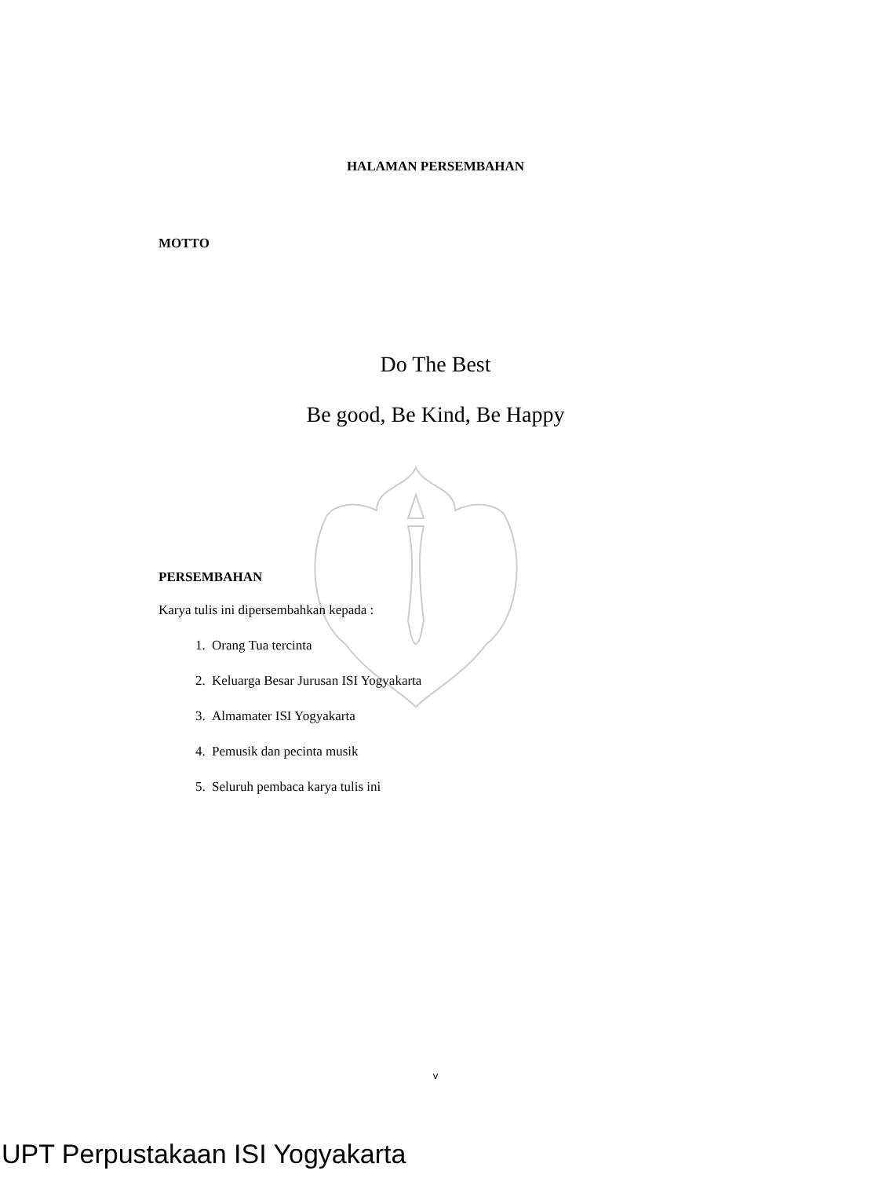HALAMAN PERSEMBAHAN
MOTTO
Do The Best
Be good, Be Kind, Be Happy
PERSEMBAHAN
Karya tulis ini dipersembahkan kepada :
1. Orang Tua tercinta
2. Keluarga Besar Jurusan ISI Yogyakarta
3. Almamater ISI Yogyakarta
4. Pemusik dan pecinta musik
5. Seluruh pembaca karya tulis ini
v
UPT Perpustakaan ISI Yogyakarta